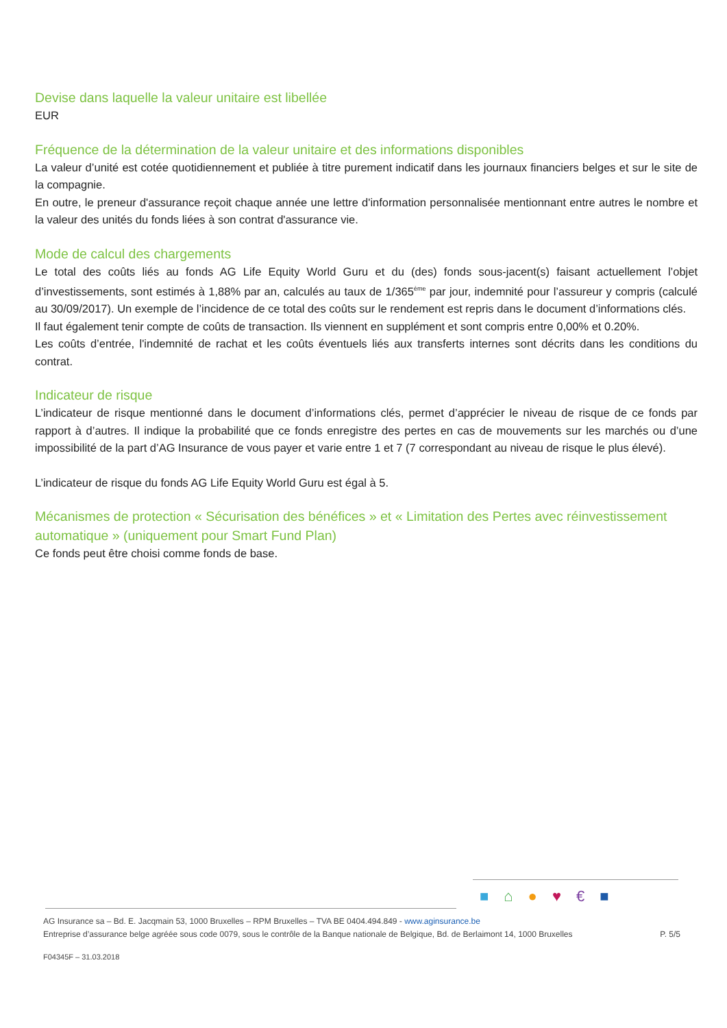Devise dans laquelle la valeur unitaire est libellée
EUR
Fréquence de la détermination de la valeur unitaire et des informations disponibles
La valeur d’unité est cotée quotidiennement et publiée à titre purement indicatif dans les journaux financiers belges et sur le site de la compagnie.
En outre, le preneur d'assurance reçoit chaque année une lettre d'information personnalisée mentionnant entre autres le nombre et la valeur des unités du fonds liées à son contrat d'assurance vie.
Mode de calcul des chargements
Le total des coûts liés au fonds AG Life Equity World Guru et du (des) fonds sous-jacent(s) faisant actuellement l’objet d’investissements, sont estimés à 1,88% par an, calculés au taux de 1/365<sup>ème</sup> par jour, indemnité pour l’assureur y compris (calculé au 30/09/2017). Un exemple de l’incidence de ce total des coûts sur le rendement est repris dans le document d’informations clés.
Il faut également tenir compte de coûts de transaction. Ils viennent en supplément et sont compris entre 0,00% et 0.20%.
Les coûts d’entrée, l'indemnité de rachat et les coûts éventuels liés aux transferts internes sont décrits dans les conditions du contrat.
Indicateur de risque
L’indicateur de risque mentionné dans le document d’informations clés, permet d’apprécier le niveau de risque de ce fonds par rapport à d’autres. Il indique la probabilité que ce fonds enregistre des pertes en cas de mouvements sur les marchés ou d’une impossibilité de la part d’AG Insurance de vous payer et varie entre 1 et 7 (7 correspondant au niveau de risque le plus élevé).
L’indicateur de risque du fonds AG Life Equity World Guru est égal à 5.
Mécanismes de protection « Sécurisation des bénéfices » et « Limitation des Pertes avec réinvestissement automatique » (uniquement pour Smart Fund Plan)
Ce fonds peut être choisi comme fonds de base.
■⌂●♥€■
AG Insurance sa – Bd. E. Jacqmain 53, 1000 Bruxelles – RPM Bruxelles – TVA BE 0404.494.849 - www.aginsurance.be
Entreprise d’assurance belge agréée sous code 0079, sous le contrôle de la Banque nationale de Belgique, Bd. de Berlaimont 14, 1000 Bruxelles P. 5/5
F04345F – 31.03.2018